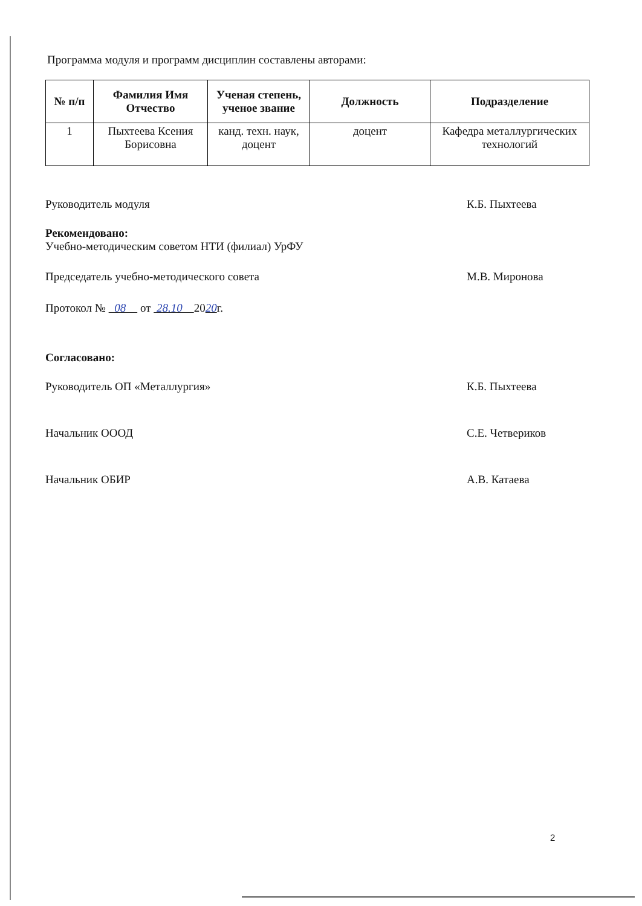Программа модуля и программ дисциплин составлены авторами:
| № п/п | Фамилия Имя Отчество | Ученая степень, ученое звание | Должность | Подразделение |
| --- | --- | --- | --- | --- |
| 1 | Пыхтеева Ксения Борисовна | канд. техн. наук, доцент | доцент | Кафедра металлургических технологий |
Руководитель модуля К.Б. Пыхтеева
Рекомендовано:
Учебно-методическим советом НТИ (филиал) УрФУ
Председатель учебно-методического совета М.В. Миронова
Протокол № 08 от 28.10 2020г.
Согласовано:
Руководитель ОП «Металлургия» К.Б. Пыхтеева
Начальник ОООД С.Е. Четвериков
Начальник ОБИР А.В. Катаева
2